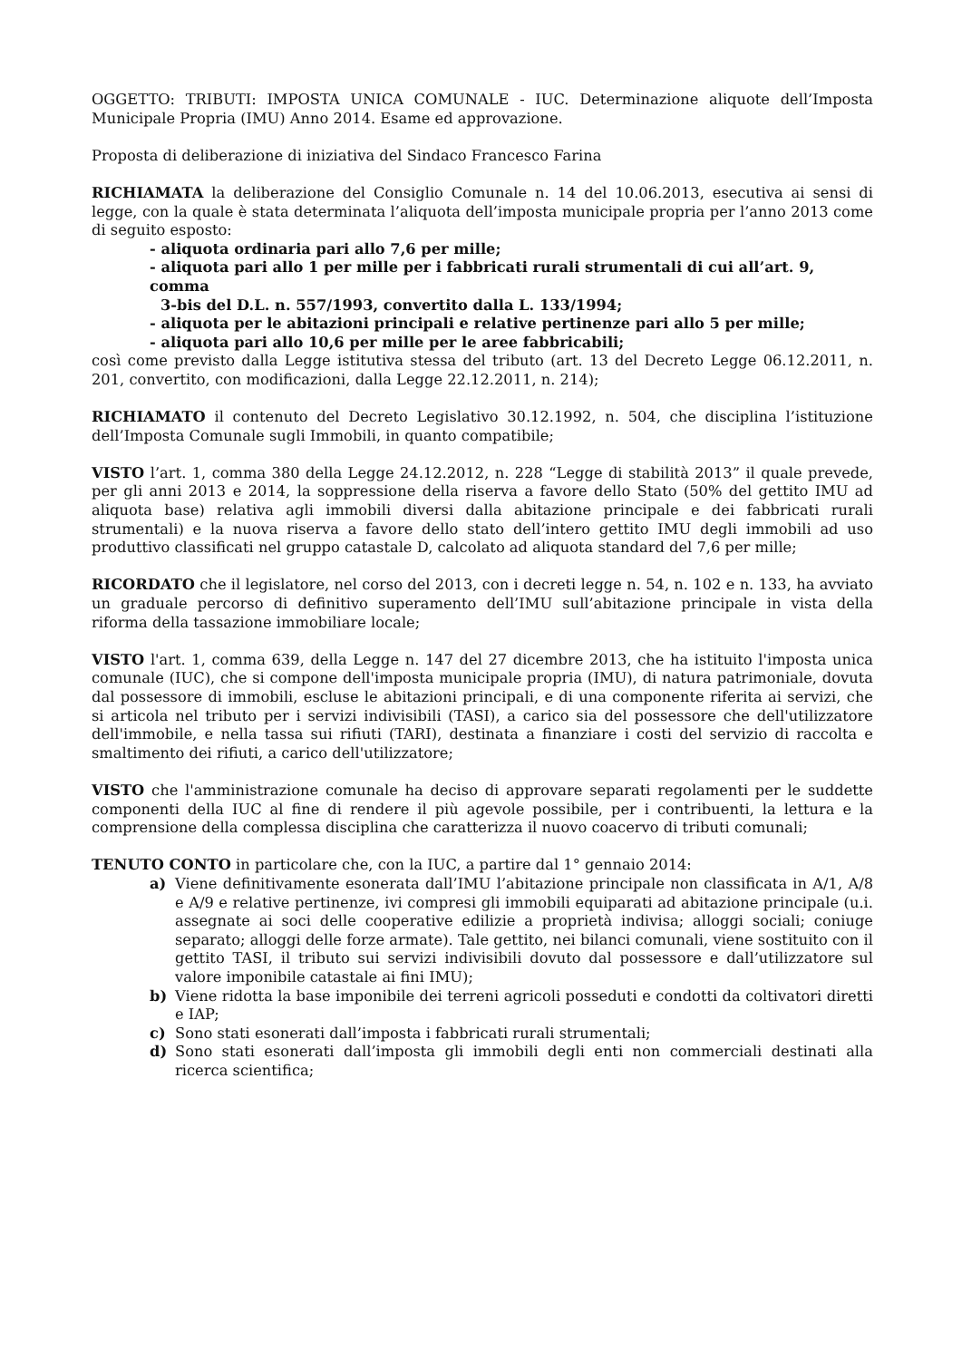OGGETTO: TRIBUTI: IMPOSTA UNICA COMUNALE - IUC. Determinazione aliquote dell’Imposta Municipale Propria (IMU) Anno 2014. Esame ed approvazione.
Proposta di deliberazione di iniziativa del Sindaco Francesco Farina
RICHIAMATA la deliberazione del Consiglio Comunale n. 14 del 10.06.2013, esecutiva ai sensi di legge, con la quale è stata determinata l’aliquota dell’imposta municipale propria per l’anno 2013 come di seguito esposto:
- aliquota ordinaria pari allo 7,6 per mille;
- aliquota pari allo 1 per mille per i fabbricati rurali strumentali di cui all’art. 9, comma
3-bis del D.L. n. 557/1993, convertito dalla L. 133/1994;
- aliquota per le abitazioni principali e relative pertinenze pari allo 5 per mille;
- aliquota pari allo 10,6 per mille per le aree fabbricabili;
così come previsto dalla Legge istitutiva stessa del tributo (art. 13 del Decreto Legge 06.12.2011, n. 201, convertito, con modificazioni, dalla Legge 22.12.2011, n. 214);
RICHIAMATO il contenuto del Decreto Legislativo 30.12.1992, n. 504, che disciplina l’istituzione dell’Imposta Comunale sugli Immobili, in quanto compatibile;
VISTO l’art. 1, comma 380 della Legge 24.12.2012, n. 228 “Legge di stabilità 2013” il quale prevede, per gli anni 2013 e 2014, la soppressione della riserva a favore dello Stato (50% del gettito IMU ad aliquota base) relativa agli immobili diversi dalla abitazione principale e dei fabbricati rurali strumentali) e la nuova riserva a favore dello stato dell’intero gettito IMU degli immobili ad uso produttivo classificati nel gruppo catastale D, calcolato ad aliquota standard del 7,6 per mille;
RICORDATO che il legislatore, nel corso del 2013, con i decreti legge n. 54, n. 102 e n. 133, ha avviato un graduale percorso di definitivo superamento dell’IMU sull’abitazione principale in vista della riforma della tassazione immobiliare locale;
VISTO l'art. 1, comma 639, della Legge n. 147 del 27 dicembre 2013, che ha istituito l'imposta unica comunale (IUC), che si compone dell'imposta municipale propria (IMU), di natura patrimoniale, dovuta dal possessore di immobili, escluse le abitazioni principali, e di una componente riferita ai servizi, che si articola nel tributo per i servizi indivisibili (TASI), a carico sia del possessore che dell'utilizzatore dell'immobile, e nella tassa sui rifiuti (TARI), destinata a finanziare i costi del servizio di raccolta e smaltimento dei rifiuti, a carico dell'utilizzatore;
VISTO che l'amministrazione comunale ha deciso di approvare separati regolamenti per le suddette componenti della IUC al fine di rendere il più agevole possibile, per i contribuenti, la lettura e la comprensione della complessa disciplina che caratterizza il nuovo coacervo di tributi comunali;
TENUTO CONTO in particolare che, con la IUC, a partire dal 1° gennaio 2014:
a) Viene definitivamente esonerata dall’IMU l’abitazione principale non classificata in A/1, A/8 e A/9 e relative pertinenze, ivi compresi gli immobili equiparati ad abitazione principale (u.i. assegnate ai soci delle cooperative edilizie a proprietà indivisa; alloggi sociali; coniuge separato; alloggi delle forze armate). Tale gettito, nei bilanci comunali, viene sostituito con il gettito TASI, il tributo sui servizi indivisibili dovuto dal possessore e dall’utilizzatore sul valore imponibile catastale ai fini IMU);
b) Viene ridotta la base imponibile dei terreni agricoli posseduti e condotti da coltivatori diretti e IAP;
c) Sono stati esonerati dall’imposta i fabbricati rurali strumentali;
d) Sono stati esonerati dall’imposta gli immobili degli enti non commerciali destinati alla ricerca scientifica;